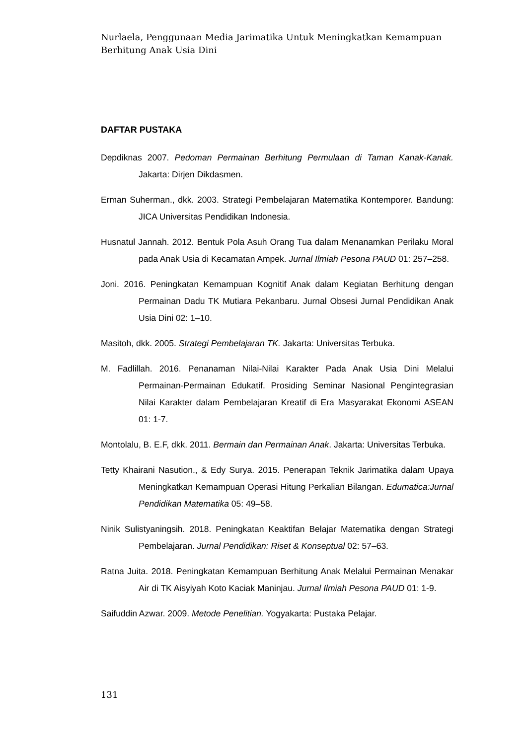Nurlaela, Penggunaan Media Jarimatika Untuk Meningkatkan Kemampuan Berhitung Anak Usia Dini
DAFTAR PUSTAKA
Depdiknas 2007. Pedoman Permainan Berhitung Permulaan di Taman Kanak-Kanak. Jakarta: Dirjen Dikdasmen.
Erman Suherman., dkk. 2003. Strategi Pembelajaran Matematika Kontemporer. Bandung: JICA Universitas Pendidikan Indonesia.
Husnatul Jannah. 2012. Bentuk Pola Asuh Orang Tua dalam Menanamkan Perilaku Moral pada Anak Usia di Kecamatan Ampek. Jurnal Ilmiah Pesona PAUD 01: 257–258.
Joni. 2016. Peningkatan Kemampuan Kognitif Anak dalam Kegiatan Berhitung dengan Permainan Dadu TK Mutiara Pekanbaru. Jurnal Obsesi Jurnal Pendidikan Anak Usia Dini 02: 1–10.
Masitoh, dkk. 2005. Strategi Pembelajaran TK. Jakarta: Universitas Terbuka.
M. Fadlillah. 2016. Penanaman Nilai-Nilai Karakter Pada Anak Usia Dini Melalui Permainan-Permainan Edukatif. Prosiding Seminar Nasional Pengintegrasian Nilai Karakter dalam Pembelajaran Kreatif di Era Masyarakat Ekonomi ASEAN 01: 1-7.
Montolalu, B. E.F, dkk. 2011. Bermain dan Permainan Anak. Jakarta: Universitas Terbuka.
Tetty Khairani Nasution., & Edy Surya. 2015. Penerapan Teknik Jarimatika dalam Upaya Meningkatkan Kemampuan Operasi Hitung Perkalian Bilangan. Edumatica:Jurnal Pendidikan Matematika 05: 49–58.
Ninik Sulistyaningsih. 2018. Peningkatan Keaktifan Belajar Matematika dengan Strategi Pembelajaran. Jurnal Pendidikan: Riset & Konseptual 02: 57–63.
Ratna Juita. 2018. Peningkatan Kemampuan Berhitung Anak Melalui Permainan Menakar Air di TK Aisyiyah Koto Kaciak Maninjau. Jurnal Ilmiah Pesona PAUD 01: 1-9.
Saifuddin Azwar. 2009. Metode Penelitian. Yogyakarta: Pustaka Pelajar.
131